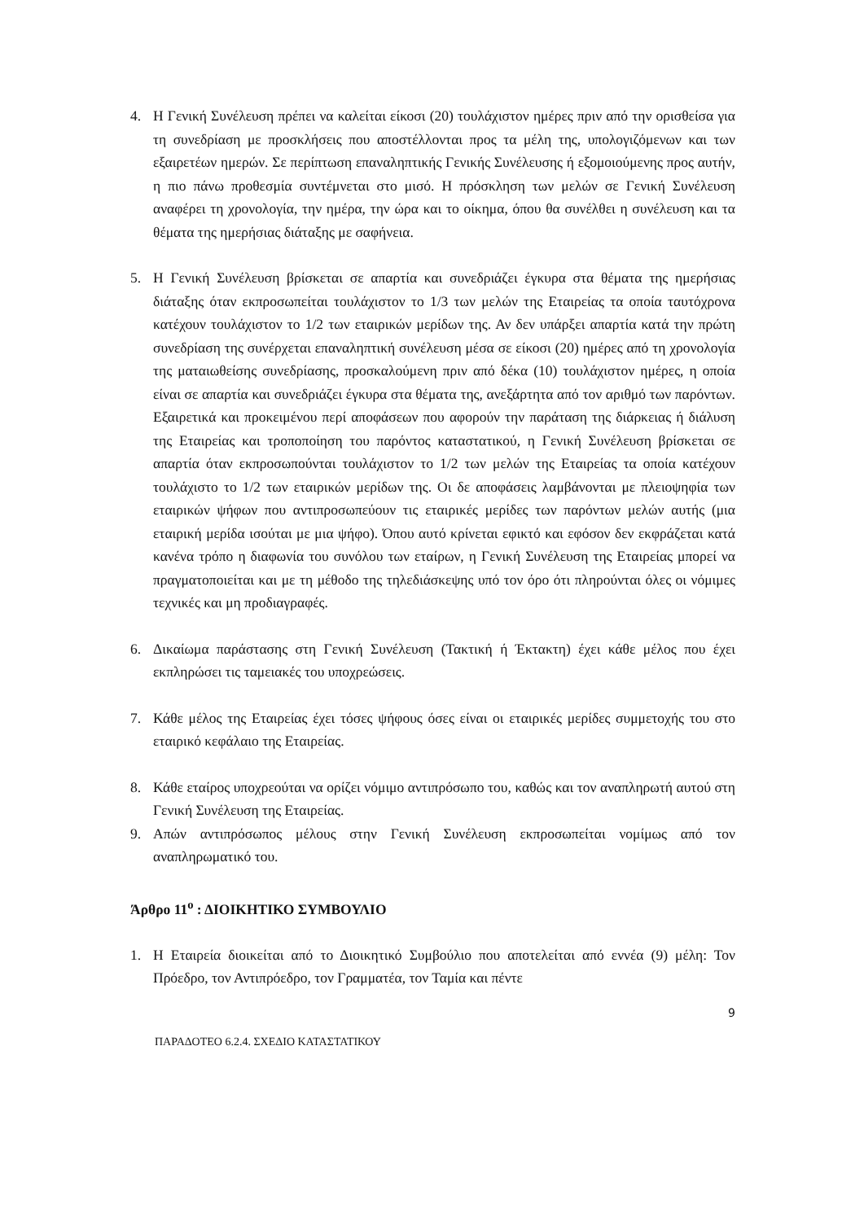4. Η Γενική Συνέλευση πρέπει να καλείται είκοσι (20) τουλάχιστον ημέρες πριν από την ορισθείσα για τη συνεδρίαση με προσκλήσεις που αποστέλλονται προς τα μέλη της, υπολογιζόμενων και των εξαιρετέων ημερών. Σε περίπτωση επαναληπτικής Γενικής Συνέλευσης ή εξομοιούμενης προς αυτήν, η πιο πάνω προθεσμία συντέμνεται στο μισό. Η πρόσκληση των μελών σε Γενική Συνέλευση αναφέρει τη χρονολογία, την ημέρα, την ώρα και το οίκημα, όπου θα συνέλθει η συνέλευση και τα θέματα της ημερήσιας διάταξης με σαφήνεια.
5. Η Γενική Συνέλευση βρίσκεται σε απαρτία και συνεδριάζει έγκυρα στα θέματα της ημερήσιας διάταξης όταν εκπροσωπείται τουλάχιστον το 1/3 των μελών της Εταιρείας τα οποία ταυτόχρονα κατέχουν τουλάχιστον το 1/2 των εταιρικών μερίδων της. Αν δεν υπάρξει απαρτία κατά την πρώτη συνεδρίαση της συνέρχεται επαναληπτική συνέλευση μέσα σε είκοσι (20) ημέρες από τη χρονολογία της ματαιωθείσης συνεδρίασης, προσκαλούμενη πριν από δέκα (10) τουλάχιστον ημέρες, η οποία είναι σε απαρτία και συνεδριάζει έγκυρα στα θέματα της, ανεξάρτητα από τον αριθμό των παρόντων. Εξαιρετικά και προκειμένου περί αποφάσεων που αφορούν την παράταση της διάρκειας ή διάλυση της Εταιρείας και τροποποίηση του παρόντος καταστατικού, η Γενική Συνέλευση βρίσκεται σε απαρτία όταν εκπροσωπούνται τουλάχιστον το 1/2 των μελών της Εταιρείας τα οποία κατέχουν τουλάχιστο το 1/2 των εταιρικών μερίδων της. Οι δε αποφάσεις λαμβάνονται με πλειοψηφία των εταιρικών ψήφων που αντιπροσωπεύουν τις εταιρικές μερίδες των παρόντων μελών αυτής (μια εταιρική μερίδα ισούται με μια ψήφο). Όπου αυτό κρίνεται εφικτό και εφόσον δεν εκφράζεται κατά κανένα τρόπο η διαφωνία του συνόλου των εταίρων, η Γενική Συνέλευση της Εταιρείας μπορεί να πραγματοποιείται και με τη μέθοδο της τηλεδιάσκεψης υπό τον όρο ότι πληρούνται όλες οι νόμιμες τεχνικές και μη προδιαγραφές.
6. Δικαίωμα παράστασης στη Γενική Συνέλευση (Τακτική ή Έκτακτη) έχει κάθε μέλος που έχει εκπληρώσει τις ταμειακές του υποχρεώσεις.
7. Κάθε μέλος της Εταιρείας έχει τόσες ψήφους όσες είναι οι εταιρικές μερίδες συμμετοχής του στο εταιρικό κεφάλαιο της Εταιρείας.
8. Κάθε εταίρος υποχρεούται να ορίζει νόμιμο αντιπρόσωπο του, καθώς και τον αναπληρωτή αυτού στη Γενική Συνέλευση της Εταιρείας.
9. Απών αντιπρόσωπος μέλους στην Γενική Συνέλευση εκπροσωπείται νομίμως από τον αναπληρωματικό του.
Άρθρο 11<sup>ο</sup> : ΔΙΟΙΚΗΤΙΚΟ ΣΥΜΒΟΥΛΙΟ
1. Η Εταιρεία διοικείται από το Διοικητικό Συμβούλιο που αποτελείται από εννέα (9) μέλη: Τον Πρόεδρο, τον Αντιπρόεδρο, τον Γραμματέα, τον Ταμία και πέντε
9
ΠΑΡΑΔΟΤΕΟ 6.2.4. ΣΧΕΔΙΟ ΚΑΤΑΣΤΑΤΙΚΟΥ